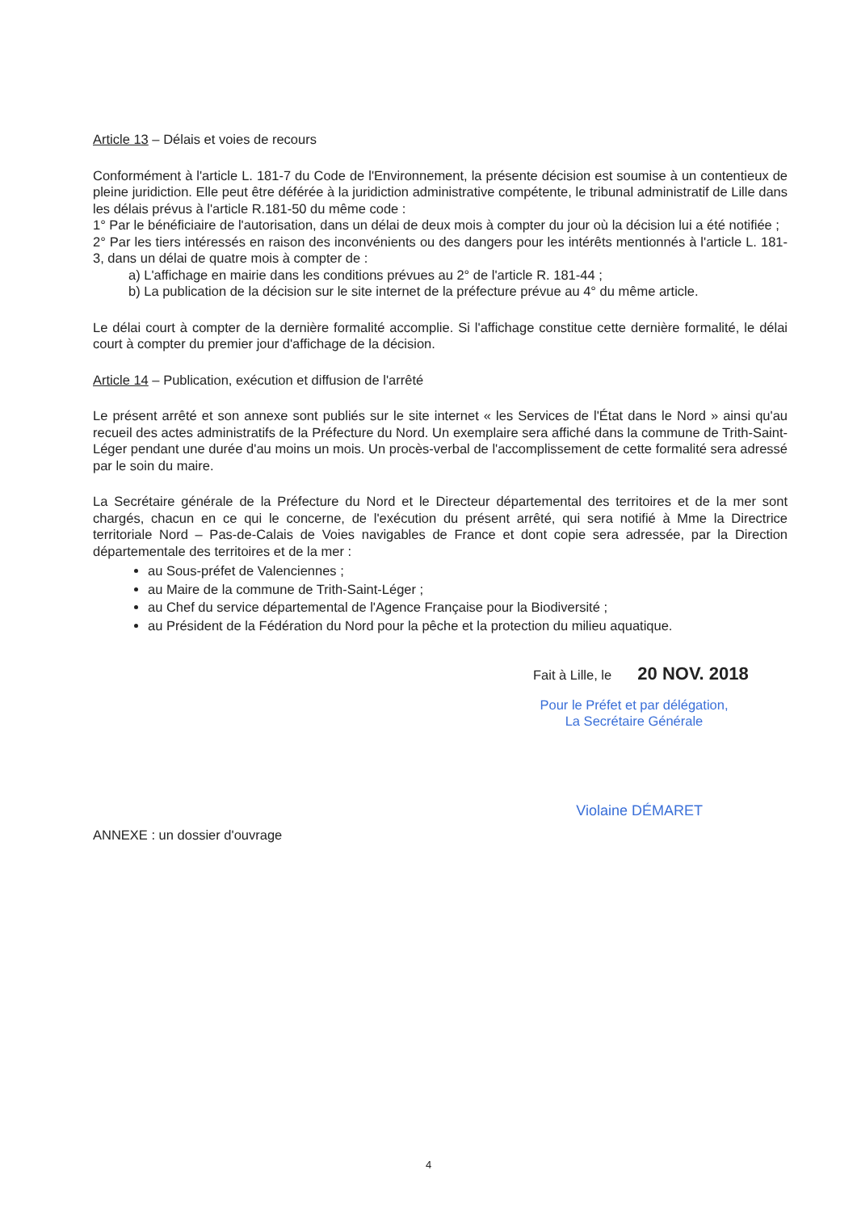Article 13 – Délais et voies de recours
Conformément à l'article L. 181-7 du Code de l'Environnement, la présente décision est soumise à un contentieux de pleine juridiction. Elle peut être déférée à la juridiction administrative compétente, le tribunal administratif de Lille dans les délais prévus à l'article R.181-50 du même code :
1° Par le bénéficiaire de l'autorisation, dans un délai de deux mois à compter du jour où la décision lui a été notifiée ;
2° Par les tiers intéressés en raison des inconvénients ou des dangers pour les intérêts mentionnés à l'article L. 181-3, dans un délai de quatre mois à compter de :
a) L'affichage en mairie dans les conditions prévues au 2° de l'article R. 181-44 ;
b) La publication de la décision sur le site internet de la préfecture prévue au 4° du même article.
Le délai court à compter de la dernière formalité accomplie. Si l'affichage constitue cette dernière formalité, le délai court à compter du premier jour d'affichage de la décision.
Article 14 – Publication, exécution et diffusion de l'arrêté
Le présent arrêté et son annexe sont publiés sur le site internet « les Services de l'État dans le Nord » ainsi qu'au recueil des actes administratifs de la Préfecture du Nord. Un exemplaire sera affiché dans la commune de Trith-Saint-Léger pendant une durée d'au moins un mois. Un procès-verbal de l'accomplissement de cette formalité sera adressé par le soin du maire.
La Secrétaire générale de la Préfecture du Nord et le Directeur départemental des territoires et de la mer sont chargés, chacun en ce qui le concerne, de l'exécution du présent arrêté, qui sera notifié à Mme la Directrice territoriale Nord – Pas-de-Calais de Voies navigables de France et dont copie sera adressée, par la Direction départementale des territoires et de la mer :
au Sous-préfet de Valenciennes ;
au Maire de la commune de Trith-Saint-Léger ;
au Chef du service départemental de l'Agence Française pour la Biodiversité ;
au Président de la Fédération du Nord pour la pêche et la protection du milieu aquatique.
Fait à Lille, le 20 NOV. 2018
Pour le Préfet et par délégation,
La Secrétaire Générale
ANNEXE : un dossier d'ouvrage Violaine DÉMARET
4